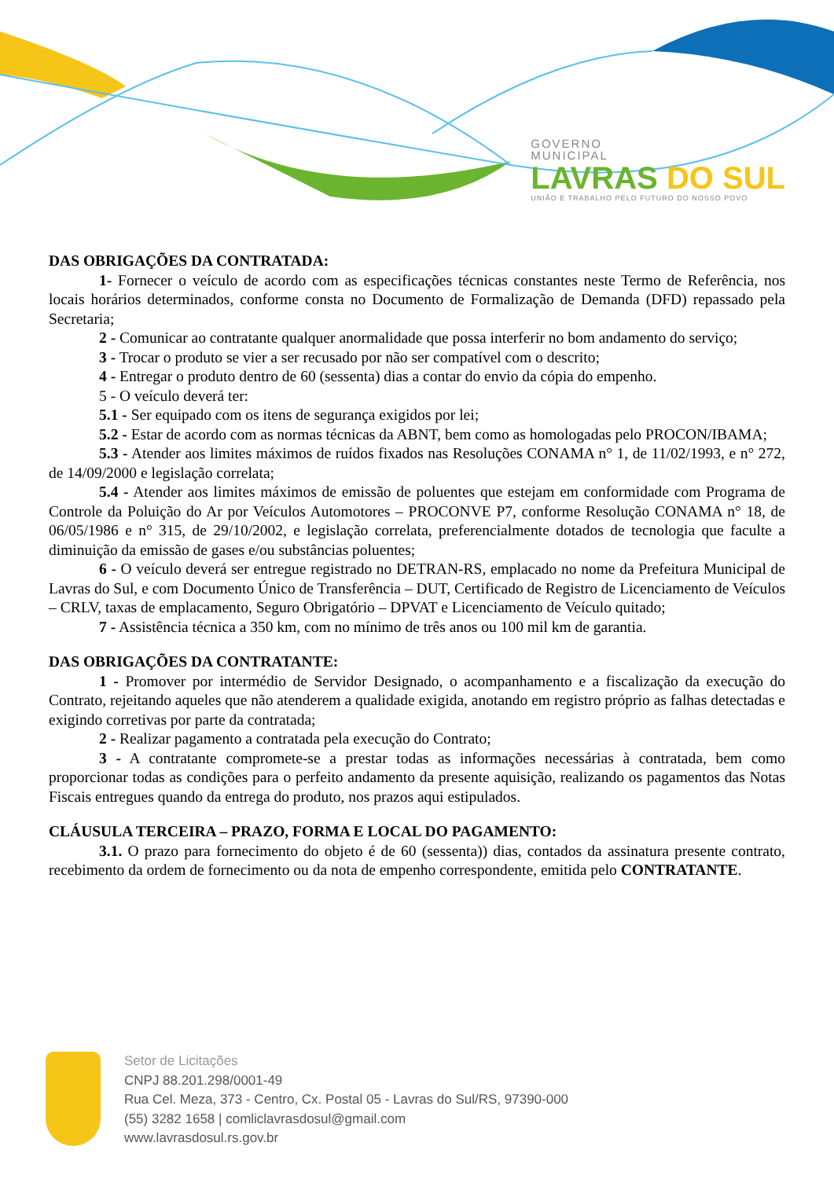GOVERNO
MUNICIPAL
LAVRAS DO SUL
UNIÃO E TRABALHO PELO FUTURO DO NOSSO POVO
DAS OBRIGAÇÕES DA CONTRATADA:
1- Fornecer o veículo de acordo com as especificações técnicas constantes neste Termo de Referência, nos locais horários determinados, conforme consta no Documento de Formalização de Demanda (DFD) repassado pela Secretaria;
2 - Comunicar ao contratante qualquer anormalidade que possa interferir no bom andamento do serviço;
3 - Trocar o produto se vier a ser recusado por não ser compatível com o descrito;
4 - Entregar o produto dentro de 60 (sessenta) dias a contar do envio da cópia do empenho.
5 - O veículo deverá ter:
5.1 - Ser equipado com os itens de segurança exigidos por lei;
5.2 - Estar de acordo com as normas técnicas da ABNT, bem como as homologadas pelo PROCON/IBAMA;
5.3 - Atender aos limites máximos de ruídos fixados nas Resoluções CONAMA n° 1, de 11/02/1993, e n° 272, de 14/09/2000 e legislação correlata;
5.4 - Atender aos limites máximos de emissão de poluentes que estejam em conformidade com Programa de Controle da Poluição do Ar por Veículos Automotores – PROCONVE P7, conforme Resolução CONAMA n° 18, de 06/05/1986 e n° 315, de 29/10/2002, e legislação correlata, preferencialmente dotados de tecnologia que faculte a diminuição da emissão de gases e/ou substâncias poluentes;
6 - O veículo deverá ser entregue registrado no DETRAN-RS, emplacado no nome da Prefeitura Municipal de Lavras do Sul, e com Documento Único de Transferência – DUT, Certificado de Registro de Licenciamento de Veículos – CRLV, taxas de emplacamento, Seguro Obrigatório – DPVAT e Licenciamento de Veículo quitado;
7 - Assistência técnica a 350 km, com no mínimo de três anos ou 100 mil km de garantia.
DAS OBRIGAÇÕES DA CONTRATANTE:
1 - Promover por intermédio de Servidor Designado, o acompanhamento e a fiscalização da execução do Contrato, rejeitando aqueles que não atenderem a qualidade exigida, anotando em registro próprio as falhas detectadas e exigindo corretivas por parte da contratada;
2 - Realizar pagamento a contratada pela execução do Contrato;
3 - A contratante compromete-se a prestar todas as informações necessárias à contratada, bem como proporcionar todas as condições para o perfeito andamento da presente aquisição, realizando os pagamentos das Notas Fiscais entregues quando da entrega do produto, nos prazos aqui estipulados.
CLÁUSULA TERCEIRA – PRAZO, FORMA E LOCAL DO PAGAMENTO:
3.1. O prazo para fornecimento do objeto é de 60 (sessenta)) dias, contados da assinatura presente contrato, recebimento da ordem de fornecimento ou da nota de empenho correspondente, emitida pelo CONTRATANTE.
Setor de Licitações
CNPJ 88.201.298/0001-49
Rua Cel. Meza, 373 - Centro, Cx. Postal 05 - Lavras do Sul/RS, 97390-000
(55) 3282 1658 | comliclavrasdosul@gmail.com
www.lavrasdosul.rs.gov.br